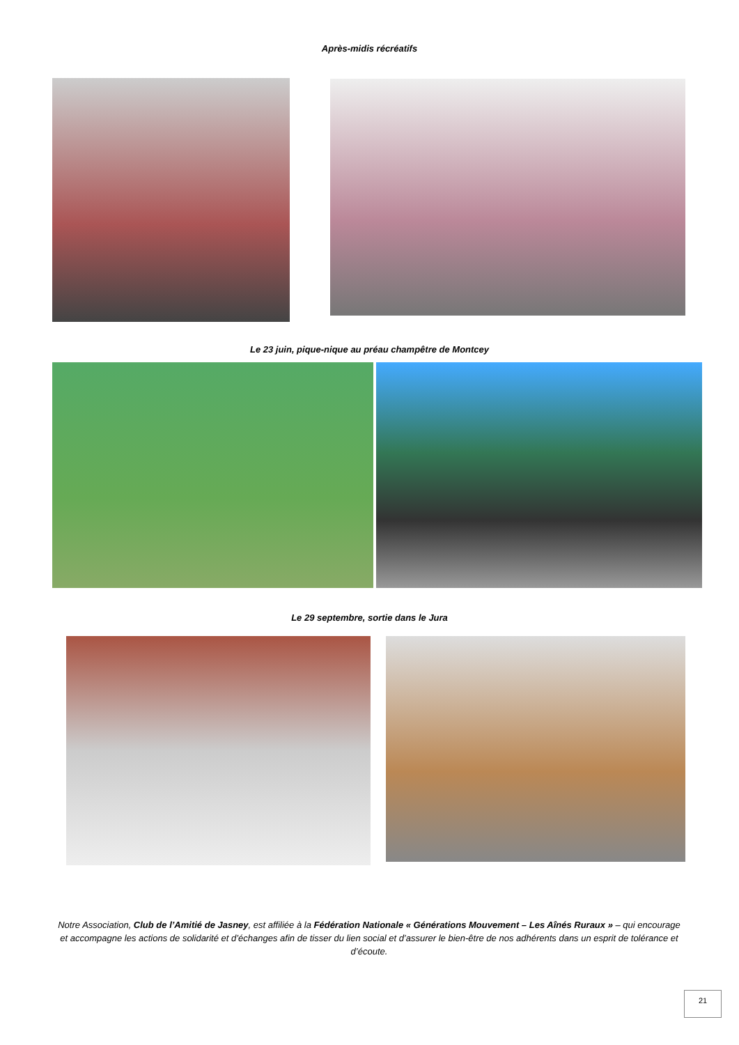Après-midis récréatifs
Le 23 juin, pique-nique au préau champêtre de Montcey
Le 29 septembre, sortie dans le Jura
Notre Association, Club de l’Amitié de Jasney, est affiliée à la Fédération Nationale « Générations Mouvement – Les Aînés Ruraux » – qui encourage et accompagne les actions de solidarité et d’échanges afin de tisser du lien social et d’assurer le bien-être de nos adhérents dans un esprit de tolérance et d’écoute.
21